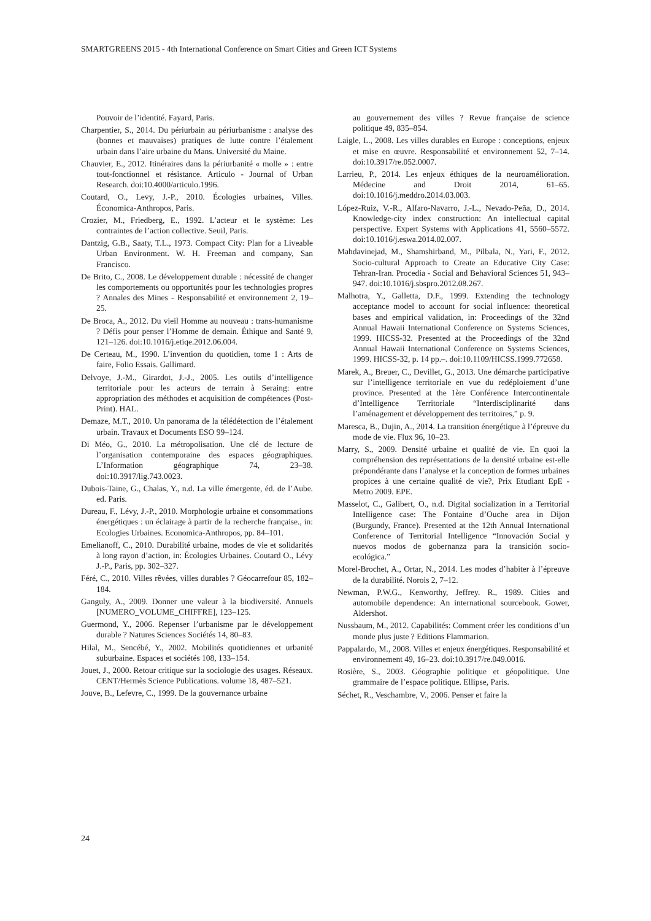SMARTGREENS 2015 - 4th International Conference on Smart Cities and Green ICT Systems
Pouvoir de l’identité. Fayard, Paris.
Charpentier, S., 2014. Du périurbain au périurbanisme : analyse des (bonnes et mauvaises) pratiques de lutte contre l’étalement urbain dans l’aire urbaine du Mans. Université du Maine.
Chauvier, E., 2012. Itinéraires dans la périurbanité « molle » : entre tout-fonctionnel et résistance. Articulo - Journal of Urban Research. doi:10.4000/articulo.1996.
Coutard, O., Levy, J.-P., 2010. Écologies urbaines, Villes. Économica-Anthropos, Paris.
Crozier, M., Friedberg, E., 1992. L’acteur et le système: Les contraintes de l’action collective. Seuil, Paris.
Dantzig, G.B., Saaty, T.L., 1973. Compact City: Plan for a Liveable Urban Environment. W. H. Freeman and company, San Francisco.
De Brito, C., 2008. Le développement durable : nécessité de changer les comportements ou opportunités pour les technologies propres ? Annales des Mines - Responsabilité et environnement 2, 19–25.
De Broca, A., 2012. Du vieil Homme au nouveau : trans-humanisme ? Défis pour penser l’Homme de demain. Éthique and Santé 9, 121–126. doi:10.1016/j.etiqe.2012.06.004.
De Certeau, M., 1990. L’invention du quotidien, tome 1 : Arts de faire, Folio Essais. Gallimard.
Delvoye, J.-M., Girardot, J.-J., 2005. Les outils d’intelligence territoriale pour les acteurs de terrain à Seraing: entre appropriation des méthodes et acquisition de compétences (Post-Print). HAL.
Demaze, M.T., 2010. Un panorama de la télédétection de l’étalement urbain. Travaux et Documents ESO 99–124.
Di Méo, G., 2010. La métropolisation. Une clé de lecture de l’organisation contemporaine des espaces géographiques. L’Information géographique 74, 23–38. doi:10.3917/lig.743.0023.
Dubois-Taine, G., Chalas, Y., n.d. La ville émergente, éd. de l’Aube. ed. Paris.
Dureau, F., Lévy, J.-P., 2010. Morphologie urbaine et consommations énergétiques : un éclairage à partir de la recherche française., in: Ecologies Urbaines. Economica-Anthropos, pp. 84–101.
Emelianoff, C., 2010. Durabilité urbaine, modes de vie et solidarités à long rayon d’action, in: Écologies Urbaines. Coutard O., Lévy J.-P., Paris, pp. 302–327.
Féré, C., 2010. Villes rêvées, villes durables ? Géocarrefour 85, 182–184.
Ganguly, A., 2009. Donner une valeur à la biodiversité. Annuels [NUMERO_VOLUME_CHIFFRE], 123–125.
Guermond, Y., 2006. Repenser l’urbanisme par le développement durable ? Natures Sciences Sociétés 14, 80–83.
Hilal, M., Sencébé, Y., 2002. Mobilités quotidiennes et urbanité suburbaine. Espaces et sociétés 108, 133–154.
Jouet, J., 2000. Retour critique sur la sociologie des usages. Réseaux. CENT/Hermès Science Publications. volume 18, 487–521.
Jouve, B., Lefevre, C., 1999. De la gouvernance urbaine
au gouvernement des villes ? Revue française de science politique 49, 835–854.
Laigle, L., 2008. Les villes durables en Europe : conceptions, enjeux et mise en œuvre. Responsabilité et environnement 52, 7–14. doi:10.3917/re.052.0007.
Larrieu, P., 2014. Les enjeux éthiques de la neuroamélioration. Médecine and Droit 2014, 61–65. doi:10.1016/j.meddro.2014.03.003.
López-Ruiz, V.-R., Alfaro-Navarro, J.-L., Nevado-Peña, D., 2014. Knowledge-city index construction: An intellectual capital perspective. Expert Systems with Applications 41, 5560–5572. doi:10.1016/j.eswa.2014.02.007.
Mahdavinejad, M., Shamshirband, M., Pilbala, N., Yari, F., 2012. Socio-cultural Approach to Create an Educative City Case: Tehran-Iran. Procedia - Social and Behavioral Sciences 51, 943–947. doi:10.1016/j.sbspro.2012.08.267.
Malhotra, Y., Galletta, D.F., 1999. Extending the technology acceptance model to account for social influence: theoretical bases and empirical validation, in: Proceedings of the 32nd Annual Hawaii International Conference on Systems Sciences, 1999. HICSS-32. Presented at the Proceedings of the 32nd Annual Hawaii International Conference on Systems Sciences, 1999. HICSS-32, p. 14 pp.–. doi:10.1109/HICSS.1999.772658.
Marek, A., Breuer, C., Devillet, G., 2013. Une démarche participative sur l’intelligence territoriale en vue du redéploiement d’une province. Presented at the 1ère Conférence Intercontinentale d’Intelligence Territoriale “Interdisciplinarité dans l’aménagement et développement des territoires,” p. 9.
Maresca, B., Dujin, A., 2014. La transition énergétique à l’épreuve du mode de vie. Flux 96, 10–23.
Marry, S., 2009. Densité urbaine et qualité de vie. En quoi la compréhension des représentations de la densité urbaine est-elle prépondérante dans l’analyse et la conception de formes urbaines propices à une certaine qualité de vie?, Prix Etudiant EpE - Metro 2009. EPE.
Masselot, C., Galibert, O., n.d. Digital socialization in a Territorial Intelligence case: The Fontaine d’Ouche area in Dijon (Burgundy, France). Presented at the 12th Annual International Conference of Territorial Intelligence “Innovación Social y nuevos modos de gobernanza para la transición socio-ecológica.”
Morel-Brochet, A., Ortar, N., 2014. Les modes d’habiter à l’épreuve de la durabilité. Norois 2, 7–12.
Newman, P.W.G., Kenworthy, Jeffrey. R., 1989. Cities and automobile dependence: An international sourcebook. Gower, Aldershot.
Nussbaum, M., 2012. Capabilités: Comment créer les conditions d’un monde plus juste ? Editions Flammarion.
Pappalardo, M., 2008. Villes et enjeux énergétiques. Responsabilité et environnement 49, 16–23. doi:10.3917/re.049.0016.
Rosière, S., 2003. Géographie politique et géopolitique. Une grammaire de l’espace politique. Ellipse, Paris.
Séchet, R., Veschambre, V., 2006. Penser et faire la
24